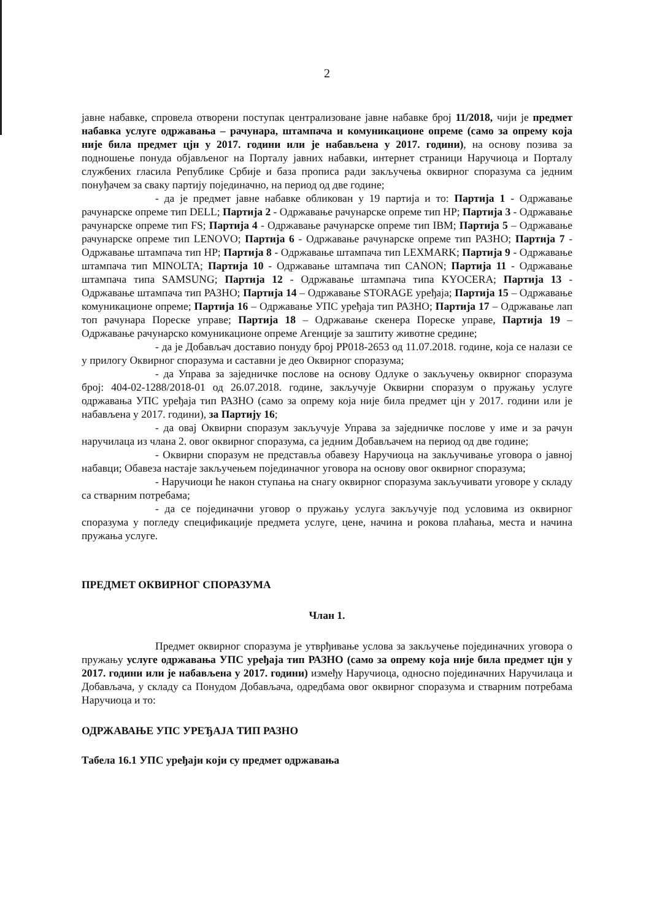2
јавне набавке, спровела отворени поступак централизоване јавне набавке број 11/2018, чији је предмет набавка услуге одржавања – рачунара, штампача и комуникационе опреме (само за опрему која није била предмет цјн у 2017. години или је набављена у 2017. години), на основу позива за подношење понуда објављеног на Порталу јавних набавки, интернет страници Наручиоца и Порталу службених гласила Републике Србије и база прописа ради закључења оквирног споразума са једним понуђачем за сваку партију појединачно, на период од две године;
- да је предмет јавне набавке обликован у 19 партија и то: Партија 1 - Одржавање рачунарске опреме тип DELL; Партија 2 - Одржавање рачунарске опреме тип HP; Партија 3 - Одржавање рачунарске опреме тип FS; Партија 4 - Одржавање рачунарске опреме тип IBM; Партија 5 – Одржавање рачунарске опреме тип LENOVO; Партија 6 - Одржавање рачунарске опреме тип РАЗНО; Партија 7 - Одржавање штампача тип HP; Партија 8 - Одржавање штампача тип LEXMARK; Партија 9 - Одржавање штампача тип MINOLTA; Партија 10 - Одржавање штампача тип CANON; Партија 11 - Одржавање штампача типа SAMSUNG; Партија 12 - Одржавање штампача типа KYOCERA; Партија 13 - Одржавање штампача тип РАЗНО; Партија 14 – Одржавање STORAGE уређаја; Партија 15 – Одржавање комуникационе опреме; Партија 16 – Одржавање УПС уређаја тип РАЗНО; Партија 17 – Одржавање лап топ рачунара Пореске управе; Партија 18 – Одржавање скенера Пореске управе, Партија 19 – Одржавање рачунарско комуникационе опреме Агенције за заштиту животне средине;
- да је Добављач доставио понуду број PP018-2653 од 11.07.2018. године, која се налази се у прилогу Оквирног споразума и саставни је део Оквирног споразума;
- да Управа за заједничке послове на основу Одлуке о закључењу оквирног споразума број: 404-02-1288/2018-01 од 26.07.2018. године, закључује Оквирни споразум о пружању услуге одржавања УПС уређаја тип РАЗНО (само за опрему која није била предмет цјн у 2017. години или је набављена у 2017. години), за Партију 16;
- да овај Оквирни споразум закључује Управа за заједничке послове у име и за рачун наручилаца из члана 2. овог оквирног споразума, са једним Добављачем на период од две године;
- Оквирни споразум не представља обавезу Наручиоца на закључивање уговора о јавној набавци; Обавеза настаје закључењем појединачног уговора на основу овог оквирног споразума;
- Наручиоци ће након ступања на снагу оквирног споразума закључивати уговоре у складу са стварним потребама;
- да се појединачни уговор о пружању услуга закључује под условима из оквирног споразума у погледу спецификације предмета услуге, цене, начина и рокова плаћања, места и начина пружања услуге.
ПРЕДМЕТ ОКВИРНОГ СПОРАЗУМА
Члан 1.
Предмет оквирног споразума је утврђивање услова за закључење појединачних уговора о пружању услуге одржавања УПС уређаја тип РАЗНО (само за опрему која није била предмет цјн у 2017. години или је набављена у 2017. години) између Наручиоца, односно појединачних Наручилаца и Добављача, у складу са Понудом Добављача, одредбама овог оквирног споразума и стварним потребама Наручиоца и то:
ОДРЖАВАЊЕ УПС УРЕЂАЈА ТИП РАЗНО
Табела 16.1 УПС уређаји који су предмет одржавања